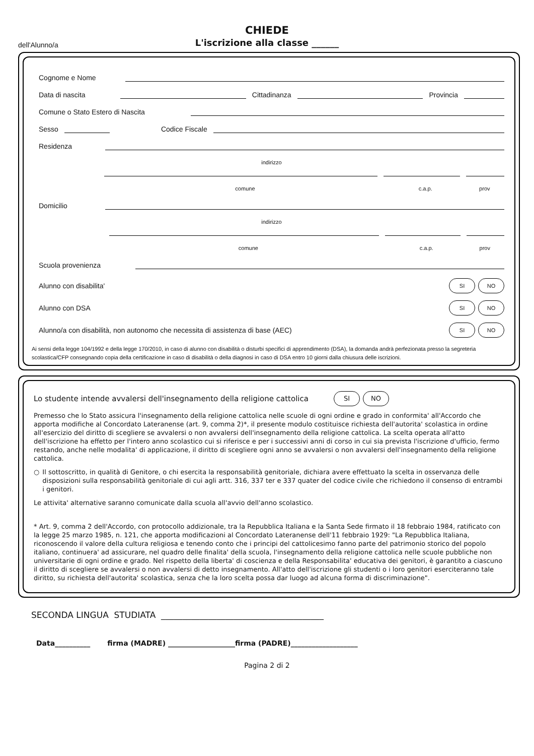CHIEDE
L'iscrizione alla classe ______
dell'Alunno/a
Cognome e Nome
Data di nascita Cittadinanza Provincia
Comune o Stato Estero di Nascita
Sesso Codice Fiscale
Residenza
indirizzo
comune c.a.p. prov
Domicilio
indirizzo
comune c.a.p. prov
Scuola provenienza
Alunno con disabilita' SI NO
Alunno con DSA SI NO
Alunno/a con disabilità, non autonomo che necessita di assistenza di base (AEC) SI NO
Ai sensi della legge 104/1992 e della legge 170/2010, in caso di alunno con disabilità o disturbi specifici di apprendimento (DSA), la domanda andrà perfezionata presso la segreteria scolastica/CFP consegnando copia della certificazione in caso di disabilità o della diagnosi in caso di DSA entro 10 giorni dalla chiusura delle iscrizioni.
Lo studente intende avvalersi dell'insegnamento della religione cattolica SI NO
Premesso che lo Stato assicura l'insegnamento della religione cattolica nelle scuole di ogni ordine e grado in conformita' all'Accordo che apporta modifiche al Concordato Lateranense (art. 9, comma 2)*, il presente modulo costituisce richiesta dell'autorita' scolastica in ordine all'esercizio del diritto di scegliere se avvalersi o non avvalersi dell'insegnamento della religione cattolica. La scelta operata all'atto dell'iscrizione ha effetto per l'intero anno scolastico cui si riferisce e per i successivi anni di corso in cui sia prevista l'iscrizione d'ufficio, fermo restando, anche nelle modalita' di applicazione, il diritto di scegliere ogni anno se avvalersi o non avvalersi dell'insegnamento della religione cattolica.
○ Il sottoscritto, in qualità di Genitore, o chi esercita la responsabilità genitoriale, dichiara avere effettuato la scelta in osservanza delle disposizioni sulla responsabilità genitoriale di cui agli artt. 316, 337 ter e 337 quater del codice civile che richiedono il consenso di entrambi i genitori.
Le attivita' alternative saranno comunicate dalla scuola all'avvio dell'anno scolastico.
* Art. 9, comma 2 dell'Accordo, con protocollo addizionale, tra la Repubblica Italiana e la Santa Sede firmato il 18 febbraio 1984, ratificato con la legge 25 marzo 1985, n. 121, che apporta modificazioni al Concordato Lateranense dell'11 febbraio 1929: "La Repubblica Italiana, riconoscendo il valore della cultura religiosa e tenendo conto che i principi del cattolicesimo fanno parte del patrimonio storico del popolo italiano, continuera' ad assicurare, nel quadro delle finalita' della scuola, l'insegnamento della religione cattolica nelle scuole pubbliche non universitarie di ogni ordine e grado. Nel rispetto della liberta' di coscienza e della Responsabilita' educativa dei genitori, è garantito a ciascuno il diritto di scegliere se avvalersi o non avvalersi di detto insegnamento. All'atto dell'iscrizione gli studenti o i loro genitori eserciteranno tale diritto, su richiesta dell'autorita' scolastica, senza che la loro scelta possa dar luogo ad alcuna forma di discriminazione".
SECONDA LINGUA STUDIATA ______________________________________
Data__________ firma (MADRE) ___________________firma (PADRE)___________________
Pagina 2 di 2